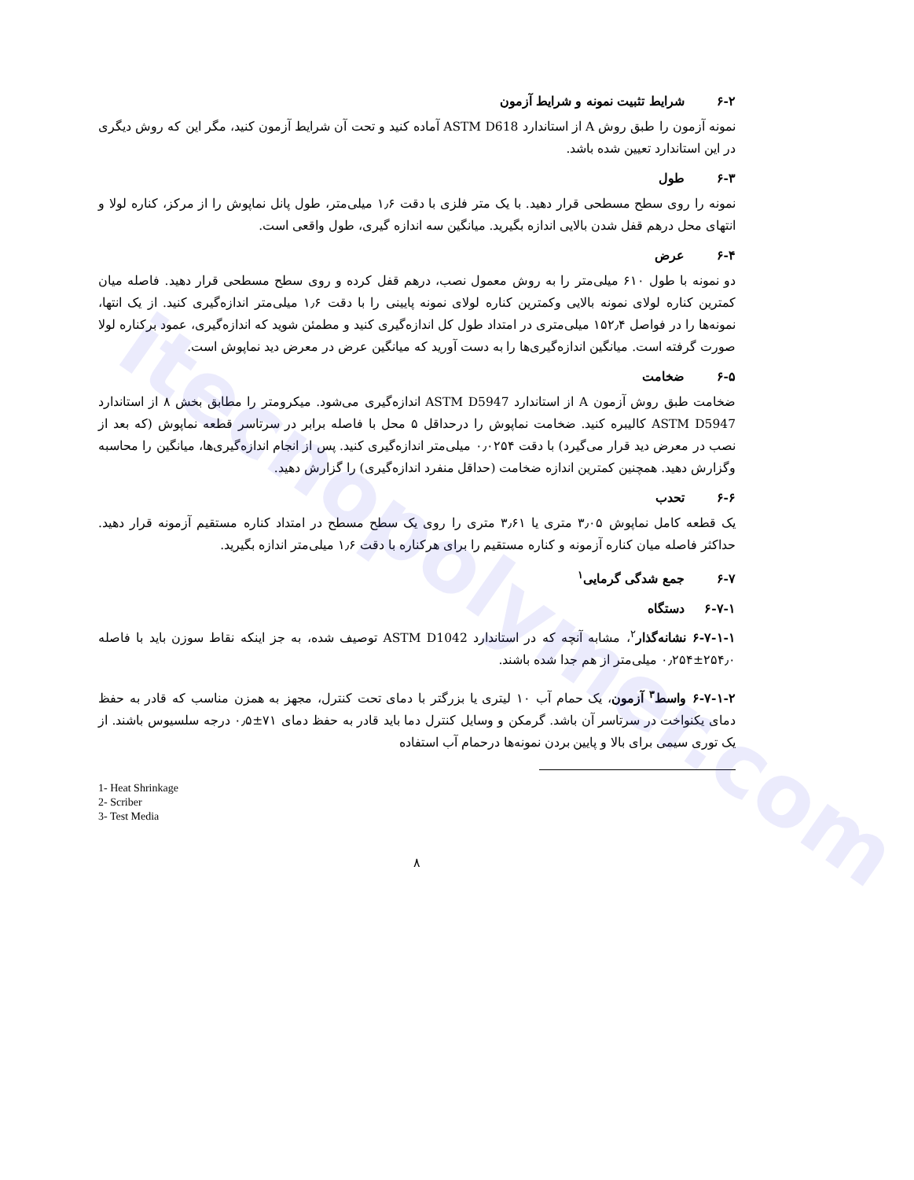itecnopolymer.com
۶-۲ شرایط تثبیت نمونه و شرایط آزمون
نمونه آزمون را طبق روش A از استاندارد ASTM D618 آماده کنید و تحت آن شرایط آزمون کنید، مگر این که روش دیگری در این استاندارد تعیین شده باشد.
۶-۳ طول
نمونه را روی سطح مسطحی قرار دهید. با یک متر فلزی با دقت ۱٫۶ میلی‌متر، طول پانل نماپوش را از مرکز، کناره لولا و انتهای محل درهم قفل شدن بالایی اندازه بگیرید. میانگین سه اندازه گیری، طول واقعی است.
۶-۴ عرض
دو نمونه با طول ۶۱۰ میلی‌متر را به روش معمول نصب، درهم قفل کرده و روی سطح مسطحی قرار دهید. فاصله میان کمترین کناره لولای نمونه بالایی وکمترین کناره لولای نمونه پایینی را با دقت ۱٫۶ میلی‌متر اندازه‌گیری کنید. از یک انتها، نمونه‌ها را در فواصل ۱۵۲٫۴ میلی‌متری در امتداد طول کل اندازه‌گیری کنید و مطمئن شوید که اندازه‌گیری، عمود برکناره لولا صورت گرفته است. میانگین اندازه‌گیری‌ها را به دست آورید که میانگین عرض در معرض دید نماپوش است.
۶-۵ ضخامت
ضخامت طبق روش آزمون A از استاندارد ASTM D5947 اندازه‌گیری می‌شود. میکرومتر را مطابق بخش ۸ از استاندارد ASTM D5947 کالیبره کنید. ضخامت نماپوش را درحداقل ۵ محل با فاصله برابر در سرتاسر قطعه نماپوش (که بعد از نصب در معرض دید قرار می‌گیرد) با دقت ۰٫۰۲۵۴ میلی‌متر اندازه‌گیری کنید. پس از انجام اندازه‌گیری‌ها، میانگین را محاسبه وگزارش دهید. همچنین کمترین اندازه ضخامت (حداقل منفرد اندازه‌گیری) را گزارش دهید.
۶-۶ تحدب
یک قطعه کامل نماپوش ۳٫۰۵ متری یا ۳٫۶۱ متری را روی یک سطح مسطح در امتداد کناره مستقیم آزمونه قرار دهید. حداکثر فاصله میان کناره آزمونه و کناره مستقیم را برای هرکناره با دقت ۱٫۶ میلی‌متر اندازه بگیرید.
۶-۷ جمع شدگی گرمایی<sup>۱</sup>
۶-۷-۱ دستگاه
۶-۷-۱-۱ نشانه‌گذار<sup>۲</sup>، مشابه آنچه که در استاندارد ASTM D1042 توصیف شده، به جز اینکه نقاط سوزن باید با فاصله ۲۵۴٫۰±۰٫۲۵۴ میلی‌متر از هم جدا شده باشند.
۶-۷-۱-۲ واسط<sup>۳</sup> آزمون، یک حمام آب ۱۰ لیتری یا بزرگتر با دمای تحت کنترل، مجهز به همزن مناسب که قادر به حفظ دمای یکنواخت در سرتاسر آن باشد. گرمکن و وسایل کنترل دما باید قادر به حفظ دمای ۷۱±۰٫۵ درجه سلسیوس باشند. از یک توری سیمی برای بالا و پایین بردن نمونه‌ها درحمام آب استفاده
1- Heat Shrinkage
2- Scriber
3- Test Media
۸